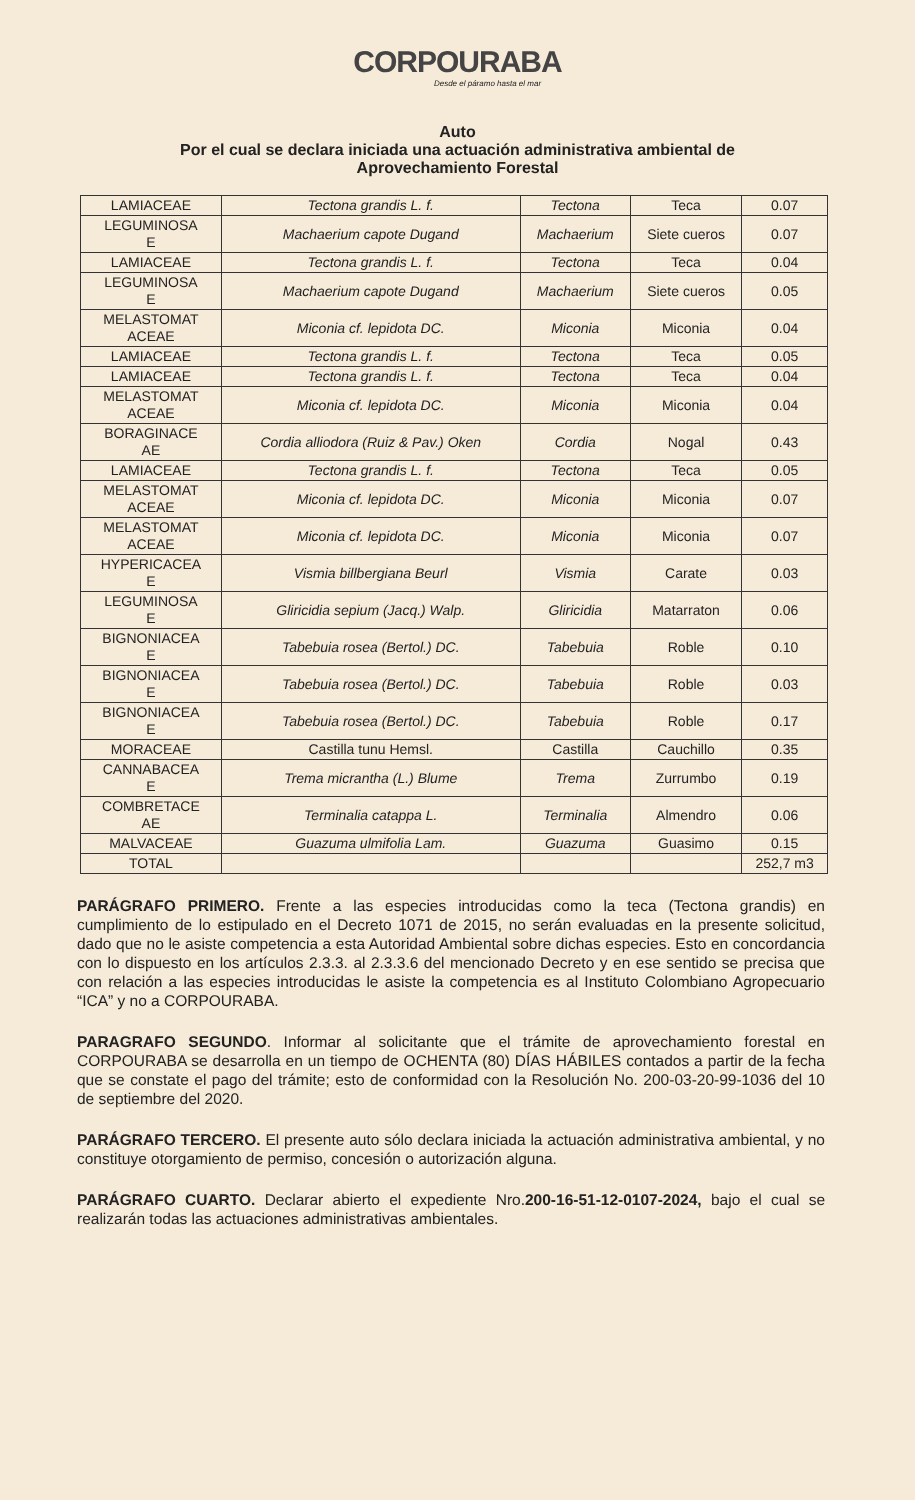CORPOURABA
Desde el páramo hasta el mar
Auto
Por el cual se declara iniciada una actuación administrativa ambiental de
Aprovechamiento Forestal
| LAMIACEAE | Tectona grandis L. f. | Tectona | Teca | 0.07 |
| LEGUMINOSA E | Machaerium capote Dugand | Machaerium | Siete cueros | 0.07 |
| LAMIACEAE | Tectona grandis L. f. | Tectona | Teca | 0.04 |
| LEGUMINOSA E | Machaerium capote Dugand | Machaerium | Siete cueros | 0.05 |
| MELASTOMAT ACEAE | Miconia cf. lepidota DC. | Miconia | Miconia | 0.04 |
| LAMIACEAE | Tectona grandis L. f. | Tectona | Teca | 0.05 |
| LAMIACEAE | Tectona grandis L. f. | Tectona | Teca | 0.04 |
| MELASTOMAT ACEAE | Miconia cf. lepidota DC. | Miconia | Miconia | 0.04 |
| BORAGINACE AE | Cordia alliodora (Ruiz & Pav.) Oken | Cordia | Nogal | 0.43 |
| LAMIACEAE | Tectona grandis L. f. | Tectona | Teca | 0.05 |
| MELASTOMAT ACEAE | Miconia cf. lepidota DC. | Miconia | Miconia | 0.07 |
| MELASTOMAT ACEAE | Miconia cf. lepidota DC. | Miconia | Miconia | 0.07 |
| HYPERICACEA E | Vismia billbergiana Beurl | Vismia | Carate | 0.03 |
| LEGUMINOSA E | Gliricidia sepium (Jacq.) Walp. | Gliricidia | Matarraton | 0.06 |
| BIGNONIACEA E | Tabebuia rosea (Bertol.) DC. | Tabebuia | Roble | 0.10 |
| BIGNONIACEA E | Tabebuia rosea (Bertol.) DC. | Tabebuia | Roble | 0.03 |
| BIGNONIACEA E | Tabebuia rosea (Bertol.) DC. | Tabebuia | Roble | 0.17 |
| MORACEAE | Castilla tunu Hemsl. | Castilla | Cauchillo | 0.35 |
| CANNABACEA E | Trema micrantha (L.) Blume | Trema | Zurrumbo | 0.19 |
| COMBRETACE AE | Terminalia catappa L. | Terminalia | Almendro | 0.06 |
| MALVACEAE | Guazuma ulmifolia Lam. | Guazuma | Guasimo | 0.15 |
| TOTAL | | | | 252,7 m3 |
PARÁGRAFO PRIMERO. Frente a las especies introducidas como la teca (Tectona grandis) en cumplimiento de lo estipulado en el Decreto 1071 de 2015, no serán evaluadas en la presente solicitud, dado que no le asiste competencia a esta Autoridad Ambiental sobre dichas especies. Esto en concordancia con lo dispuesto en los artículos 2.3.3. al 2.3.3.6 del mencionado Decreto y en ese sentido se precisa que con relación a las especies introducidas le asiste la competencia es al Instituto Colombiano Agropecuario “ICA” y no a CORPOURABA.
PARAGRAFO SEGUNDO. Informar al solicitante que el trámite de aprovechamiento forestal en CORPOURABA se desarrolla en un tiempo de OCHENTA (80) DÍAS HÁBILES contados a partir de la fecha que se constate el pago del trámite; esto de conformidad con la Resolución No. 200-03-20-99-1036 del 10 de septiembre del 2020.
PARÁGRAFO TERCERO. El presente auto sólo declara iniciada la actuación administrativa ambiental, y no constituye otorgamiento de permiso, concesión o autorización alguna.
PARÁGRAFO CUARTO. Declarar abierto el expediente Nro.200-16-51-12-0107-2024, bajo el cual se realizarán todas las actuaciones administrativas ambientales.